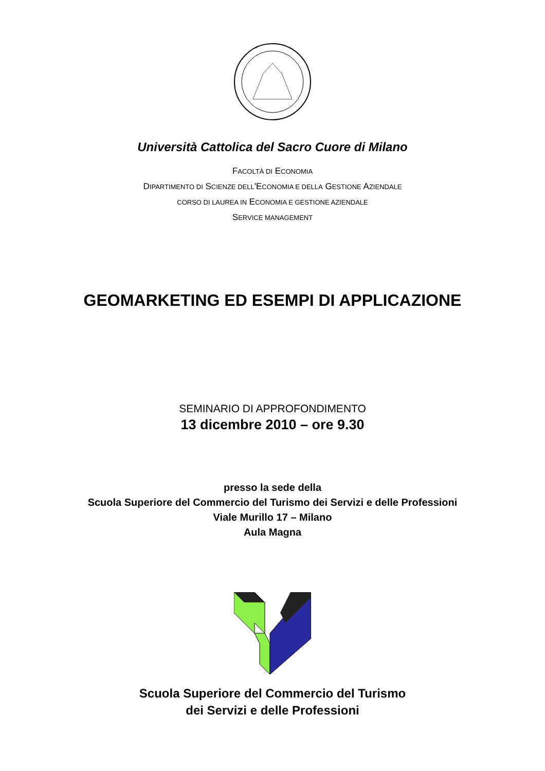Università Cattolica del Sacro Cuore di Milano
FACOLTÀ DI ECONOMIA
DIPARTIMENTO DI SCIENZE DELL'ECONOMIA E DELLA GESTIONE AZIENDALE
CORSO DI LAUREA IN ECONOMIA E GESTIONE AZIENDALE
SERVICE MANAGEMENT
GEOMARKETING ED ESEMPI DI APPLICAZIONE
SEMINARIO DI APPROFONDIMENTO
13 dicembre 2010 – ore 9.30
presso la sede della
Scuola Superiore del Commercio del Turismo dei Servizi e delle Professioni
Viale Murillo 17 – Milano
Aula Magna
Scuola Superiore del Commercio del Turismo
dei Servizi e delle Professioni